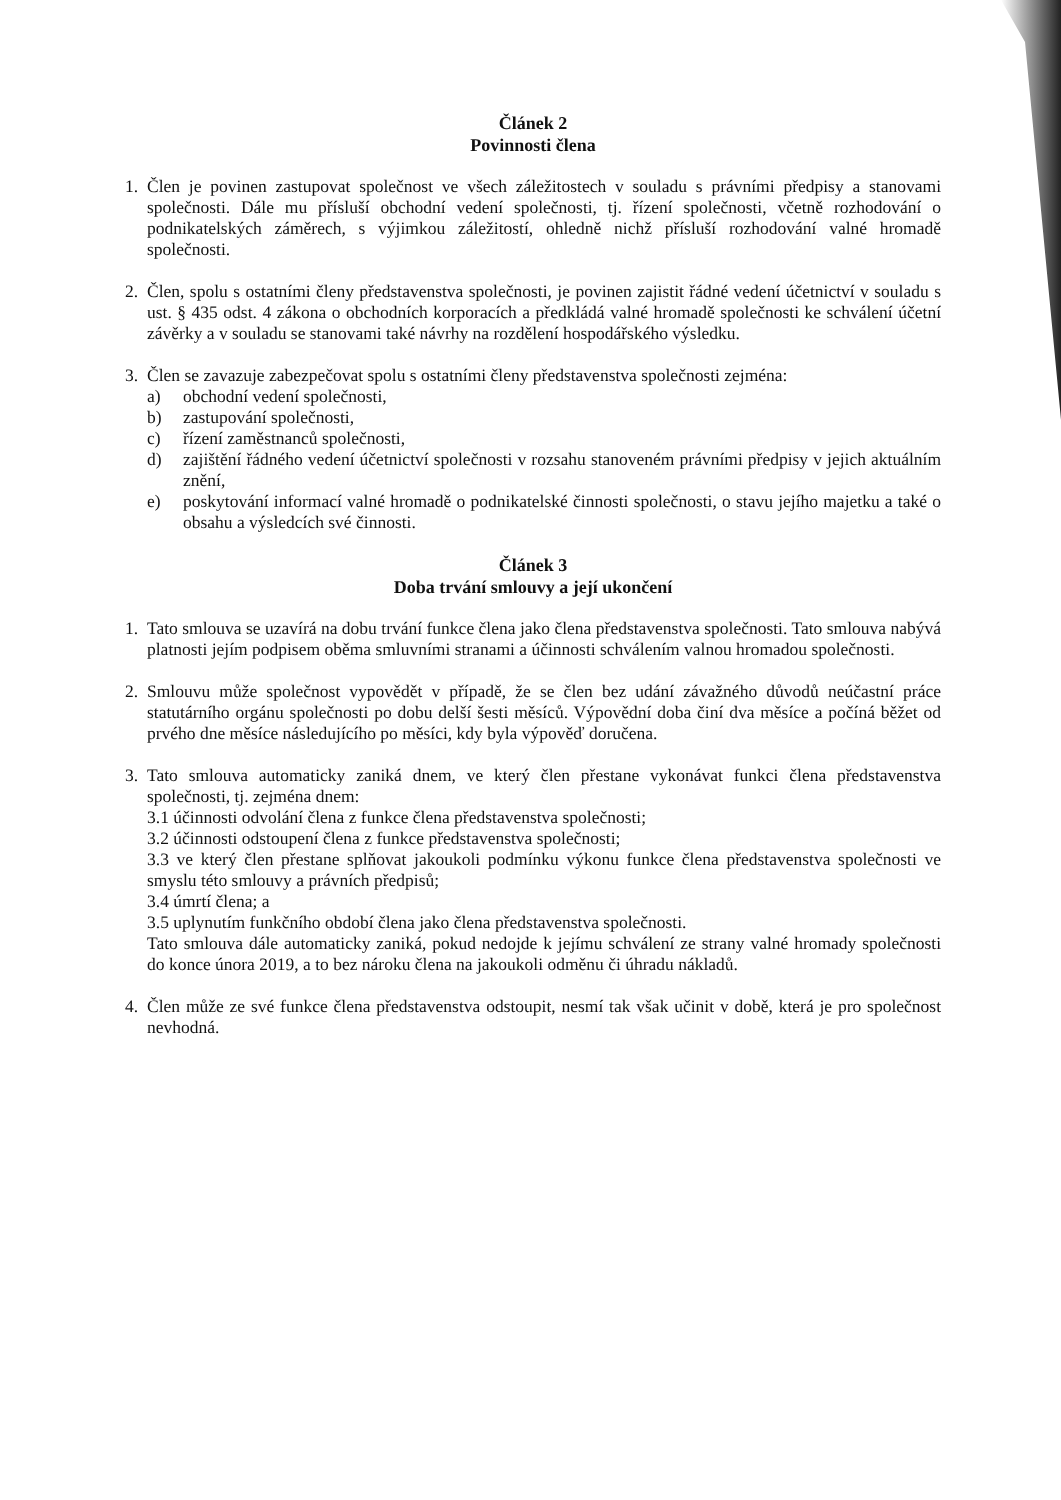Článek 2
Povinnosti člena
1. Člen je povinen zastupovat společnost ve všech záležitostech v souladu s právními předpisy a stanovami společnosti. Dále mu přísluší obchodní vedení společnosti, tj. řízení společnosti, včetně rozhodování o podnikatelských záměrech, s výjimkou záležitostí, ohledně nichž přísluší rozhodování valné hromadě společnosti.
2. Člen, spolu s ostatními členy představenstva společnosti, je povinen zajistit řádné vedení účetnictví v souladu s ust. § 435 odst. 4 zákona o obchodních korporacích a předkládá valné hromadě společnosti ke schválení účetní závěrky a v souladu se stanovami také návrhy na rozdělení hospodářského výsledku.
3. Člen se zavazuje zabezpečovat spolu s ostatními členy představenstva společnosti zejména:
a) obchodní vedení společnosti,
b) zastupování společnosti,
c) řízení zaměstnanců společnosti,
d) zajištění řádného vedení účetnictví společnosti v rozsahu stanoveném právními předpisy v jejich aktuálním znění,
e) poskytování informací valné hromadě o podnikatelské činnosti společnosti, o stavu jejího majetku a také o obsahu a výsledcích své činnosti.
Článek 3
Doba trvání smlouvy a její ukončení
1. Tato smlouva se uzavírá na dobu trvání funkce člena jako člena představenstva společnosti. Tato smlouva nabývá platnosti jejím podpisem oběma smluvními stranami a účinnosti schválením valnou hromadou společnosti.
2. Smlouvu může společnost vypovědět v případě, že se člen bez udání závažného důvodů neúčastní práce statutárního orgánu společnosti po dobu delší šesti měsíců. Výpovědní doba činí dva měsíce a počíná běžet od prvého dne měsíce následujícího po měsíci, kdy byla výpověď doručena.
3. Tato smlouva automaticky zaniká dnem, ve který člen přestane vykonávat funkci člena představenstva společnosti, tj. zejména dnem:
3.1 účinnosti odvolání člena z funkce člena představenstva společnosti;
3.2 účinnosti odstoupení člena z funkce představenstva společnosti;
3.3 ve který člen přestane splňovat jakoukoli podmínku výkonu funkce člena představenstva společnosti ve smyslu této smlouvy a právních předpisů;
3.4 úmrtí člena; a
3.5 uplynutím funkčního období člena jako člena představenstva společnosti.
Tato smlouva dále automaticky zaniká, pokud nedojde k jejímu schválení ze strany valné hromady společnosti do konce února 2019, a to bez nároku člena na jakoukoli odměnu či úhradu nákladů.
4. Člen může ze své funkce člena představenstva odstoupit, nesmí tak však učinit v době, která je pro společnost nevhodná.